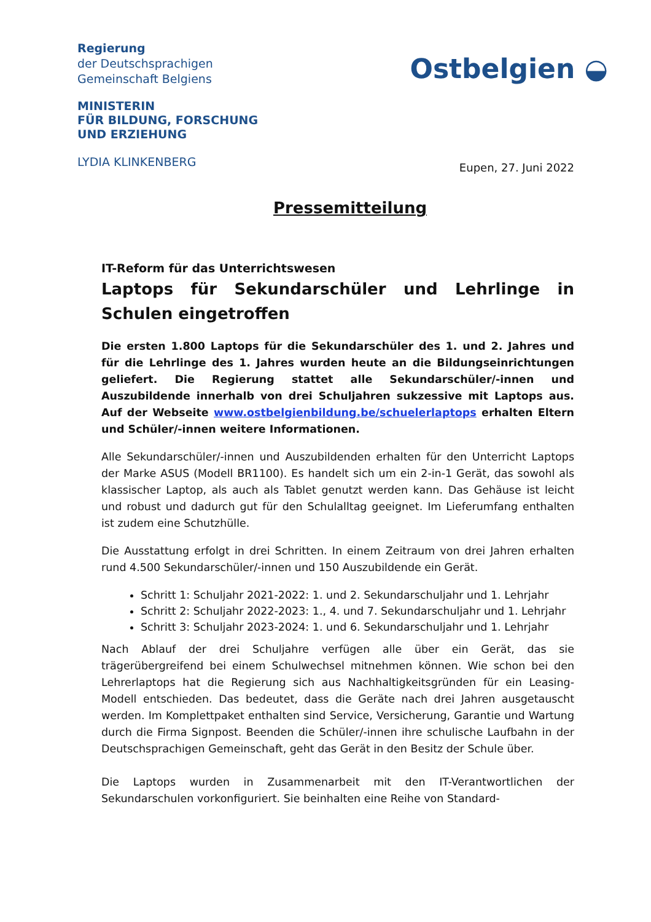Regierung
der Deutschsprachigen
Gemeinschaft Belgiens
MINISTERIN
FÜR BILDUNG, FORSCHUNG
UND ERZIEHUNG
LYDIA KLINKENBERG
Ostbelgien ◒
Eupen, 27. Juni 2022
Pressemitteilung
IT-Reform für das Unterrichtswesen
Laptops für Sekundarschüler und Lehrlinge in Schulen eingetroffen
Die ersten 1.800 Laptops für die Sekundarschüler des 1. und 2. Jahres und für die Lehrlinge des 1. Jahres wurden heute an die Bildungseinrichtungen geliefert. Die Regierung stattet alle Sekundarschüler/-innen und Auszubildende innerhalb von drei Schuljahren sukzessive mit Laptops aus. Auf der Webseite www.ostbelgienbildung.be/schuelerlaptops erhalten Eltern und Schüler/-innen weitere Informationen.
Alle Sekundarschüler/-innen und Auszubildenden erhalten für den Unterricht Laptops der Marke ASUS (Modell BR1100). Es handelt sich um ein 2-in-1 Gerät, das sowohl als klassischer Laptop, als auch als Tablet genutzt werden kann. Das Gehäuse ist leicht und robust und dadurch gut für den Schulalltag geeignet. Im Lieferumfang enthalten ist zudem eine Schutzhülle.
Die Ausstattung erfolgt in drei Schritten. In einem Zeitraum von drei Jahren erhalten rund 4.500 Sekundarschüler/-innen und 150 Auszubildende ein Gerät.
Schritt 1: Schuljahr 2021-2022: 1. und 2. Sekundarschuljahr und 1. Lehrjahr
Schritt 2: Schuljahr 2022-2023: 1., 4. und 7. Sekundarschuljahr und 1. Lehrjahr
Schritt 3: Schuljahr 2023-2024: 1. und 6. Sekundarschuljahr und 1. Lehrjahr
Nach Ablauf der drei Schuljahre verfügen alle über ein Gerät, das sie trägerübergreifend bei einem Schulwechsel mitnehmen können. Wie schon bei den Lehrerlaptops hat die Regierung sich aus Nachhaltigkeitsgründen für ein Leasing-Modell entschieden. Das bedeutet, dass die Geräte nach drei Jahren ausgetauscht werden. Im Komplettpaket enthalten sind Service, Versicherung, Garantie und Wartung durch die Firma Signpost. Beenden die Schüler/-innen ihre schulische Laufbahn in der Deutschsprachigen Gemeinschaft, geht das Gerät in den Besitz der Schule über.
Die Laptops wurden in Zusammenarbeit mit den IT-Verantwortlichen der Sekundarschulen vorkonfiguriert. Sie beinhalten eine Reihe von Standard-